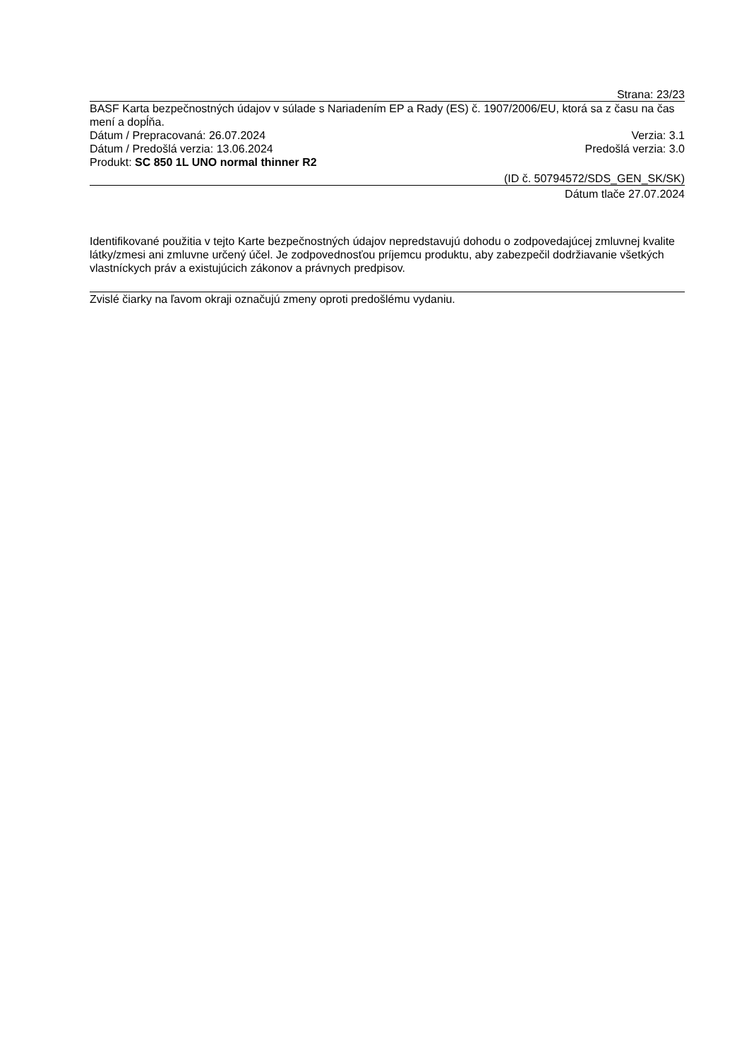Strana: 23/23
BASF Karta bezpečnostných údajov v súlade s Nariadením EP a Rady (ES) č. 1907/2006/EU, ktorá sa z času na čas mení a dopĺňa.
Dátum / Prepracovaná: 26.07.2024 Verzia: 3.1
Dátum / Predošlá verzia: 13.06.2024 Predošlá verzia: 3.0
Produkt: SC 850 1L UNO normal thinner R2
(ID č. 50794572/SDS_GEN_SK/SK)
Dátum tlače 27.07.2024
Identifikované použitia v tejto Karte bezpečnostných údajov nepredstavujú dohodu o zodpovedajúcej zmluvnej kvalite látky/zmesi ani zmluvne určený účel. Je zodpovednosťou príjemcu produktu, aby zabezpečil dodržiavanie všetkých vlastníckych práv a existujúcich zákonov a právnych predpisov.
Zvislé čiarky na ľavom okraji označujú zmeny oproti predošlému vydaniu.